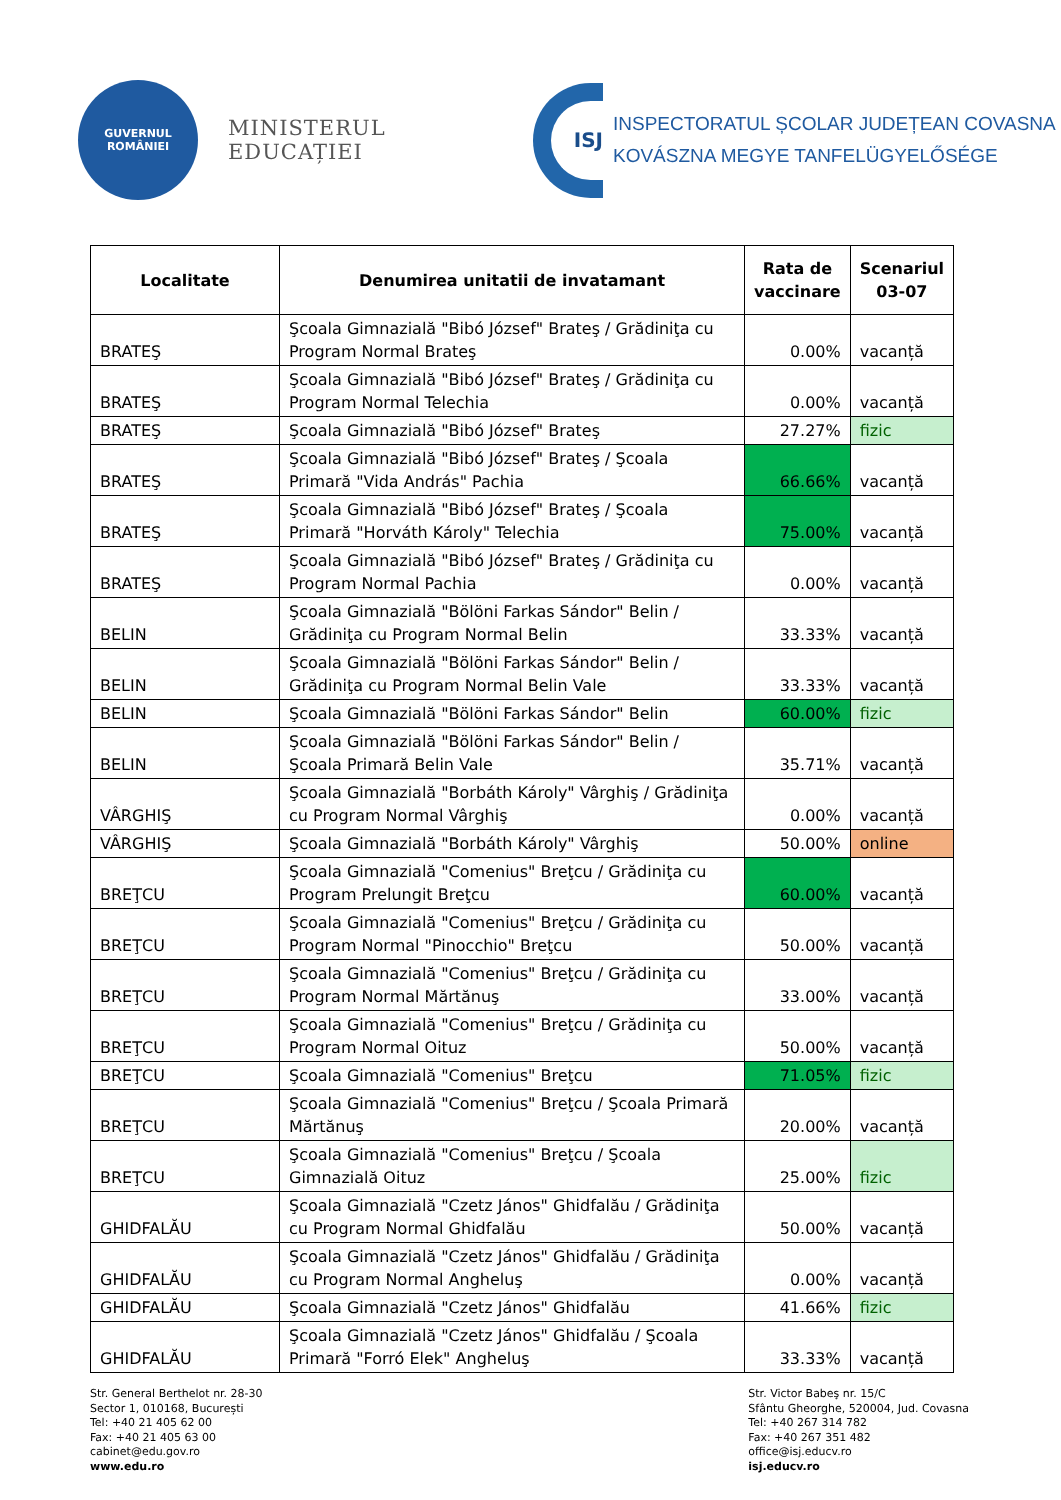GUVERNUL
ROMÂNIEI
MINISTERUL EDUCAȚIEI
ISJ
INSPECTORATUL ȘCOLAR JUDEȚEAN COVASNA
KOVÁSZNA MEGYE TANFELÜGYELŐSÉGE
| Localitate | Denumirea unitatii de invatamant | Rata de vaccinare | Scenariul 03-07 |
| --- | --- | --- | --- |
| BRATEŞ | Şcoala Gimnazială "Bibó József" Brateş / Grădiniţa cu Program Normal Brateş | 0.00% | vacanță |
| BRATEŞ | Şcoala Gimnazială "Bibó József" Brateş / Grădiniţa cu Program Normal Telechia | 0.00% | vacanță |
| BRATEŞ | Şcoala Gimnazială "Bibó József" Brateş | 27.27% | fizic |
| BRATEŞ | Şcoala Gimnazială "Bibó József" Brateş / Şcoala Primară "Vida András" Pachia | 66.66% | vacanță |
| BRATEŞ | Şcoala Gimnazială "Bibó József" Brateş / Şcoala Primară "Horváth Károly" Telechia | 75.00% | vacanță |
| BRATEŞ | Şcoala Gimnazială "Bibó József" Brateş / Grădiniţa cu Program Normal Pachia | 0.00% | vacanță |
| BELIN | Şcoala Gimnazială "Bölöni Farkas Sándor" Belin / Grădiniţa cu Program Normal Belin | 33.33% | vacanță |
| BELIN | Şcoala Gimnazială "Bölöni Farkas Sándor" Belin / Grădiniţa cu Program Normal Belin Vale | 33.33% | vacanță |
| BELIN | Şcoala Gimnazială "Bölöni Farkas Sándor" Belin | 60.00% | fizic |
| BELIN | Şcoala Gimnazială "Bölöni Farkas Sándor" Belin / Şcoala Primară Belin Vale | 35.71% | vacanță |
| VÂRGHIŞ | Şcoala Gimnazială "Borbáth Károly" Vârghiş / Grădiniţa cu Program Normal Vârghiş | 0.00% | vacanță |
| VÂRGHIŞ | Şcoala Gimnazială "Borbáth Károly" Vârghiş | 50.00% | online |
| BREŢCU | Şcoala Gimnazială "Comenius" Breţcu / Grădiniţa cu Program Prelungit Breţcu | 60.00% | vacanță |
| BREŢCU | Şcoala Gimnazială "Comenius" Breţcu / Grădiniţa cu Program Normal "Pinocchio" Breţcu | 50.00% | vacanță |
| BREŢCU | Şcoala Gimnazială "Comenius" Breţcu / Grădiniţa cu Program Normal Mărtănuş | 33.00% | vacanță |
| BREŢCU | Şcoala Gimnazială "Comenius" Breţcu / Grădiniţa cu Program Normal Oituz | 50.00% | vacanță |
| BREŢCU | Şcoala Gimnazială "Comenius" Breţcu | 71.05% | fizic |
| BREŢCU | Şcoala Gimnazială "Comenius" Breţcu / Şcoala Primară Mărtănuş | 20.00% | vacanță |
| BREŢCU | Şcoala Gimnazială "Comenius" Breţcu / Şcoala Gimnazială Oituz | 25.00% | fizic |
| GHIDFALĂU | Şcoala Gimnazială "Czetz János" Ghidfalău / Grădiniţa cu Program Normal Ghidfalău | 50.00% | vacanță |
| GHIDFALĂU | Şcoala Gimnazială "Czetz János" Ghidfalău / Grădiniţa cu Program Normal Angheluş | 0.00% | vacanță |
| GHIDFALĂU | Şcoala Gimnazială "Czetz János" Ghidfalău | 41.66% | fizic |
| GHIDFALĂU | Şcoala Gimnazială "Czetz János" Ghidfalău / Şcoala Primară "Forró Elek" Angheluş | 33.33% | vacanță |
Str. General Berthelot nr. 28-30
Sector 1, 010168, București
Tel: +40 21 405 62 00
Fax: +40 21 405 63 00
cabinet@edu.gov.ro
www.edu.ro
Str. Victor Babeş nr. 15/C
Sfântu Gheorghe, 520004, Jud. Covasna
Tel: +40 267 314 782
Fax: +40 267 351 482
office@isj.educv.ro
isj.educv.ro